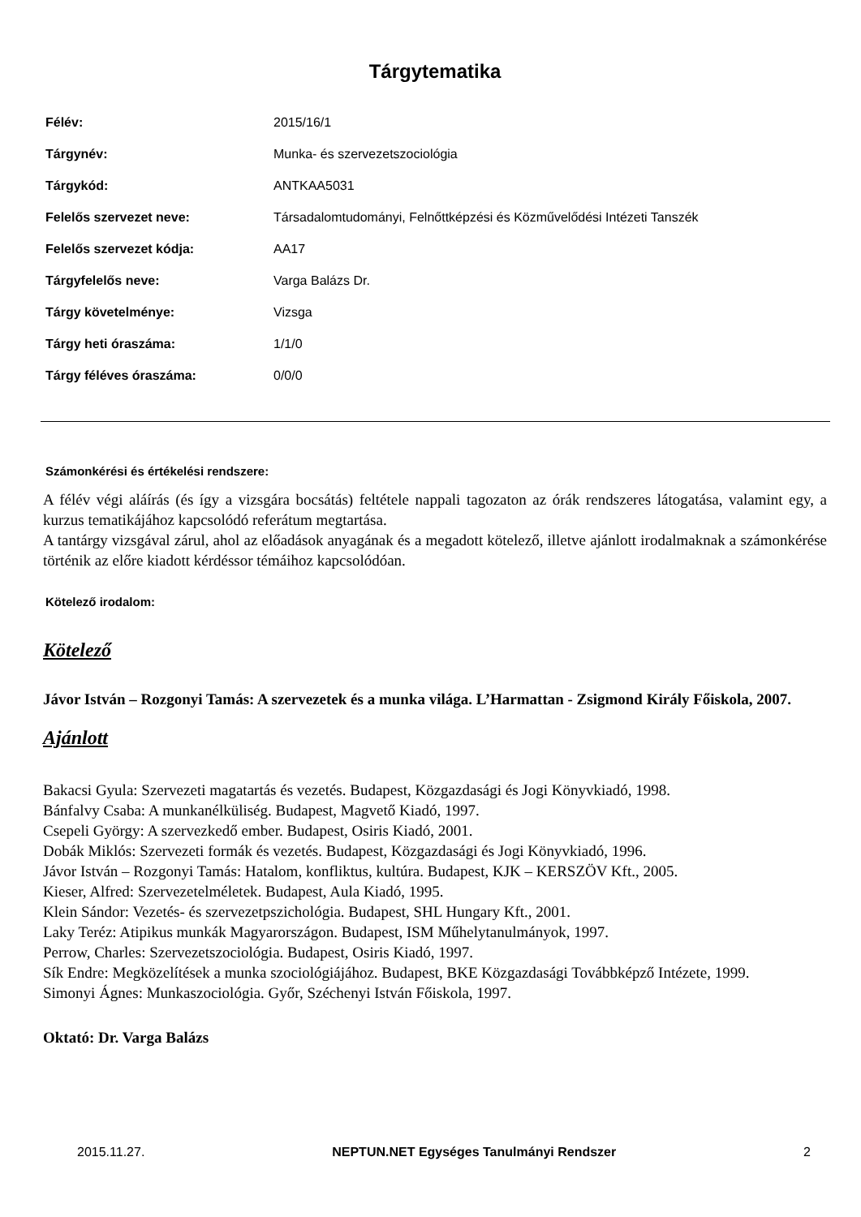Tárgytematika
| Félév: | 2015/16/1 |
| Tárgynév: | Munka- és szervezetszociológia |
| Tárgykód: | ANTKAA5031 |
| Felelős szervezet neve: | Társadalomtudományi, Felnőttképzési és Közművelődési Intézeti Tanszék |
| Felelős szervezet kódja: | AA17 |
| Tárgyfelelős neve: | Varga Balázs Dr. |
| Tárgy követelménye: | Vizsga |
| Tárgy heti óraszáma: | 1/1/0 |
| Tárgy féléves óraszáma: | 0/0/0 |
Számonkérési és értékelési rendszere:
A félév végi aláírás (és így a vizsgára bocsátás) feltétele nappali tagozaton az órák rendszeres látogatása, valamint egy, a kurzus tematikájához kapcsolódó referátum megtartása.
A tantárgy vizsgával zárul, ahol az előadások anyagának és a megadott kötelező, illetve ajánlott irodalmaknak a számonkérése történik az előre kiadott kérdéssor témáihoz kapcsolódóan.
Kötelező irodalom:
Kötelező
Jávor István – Rozgonyi Tamás: A szervezetek és a munka világa. L’Harmattan - Zsigmond Király Főiskola, 2007.
Ajánlott
Bakacsi Gyula: Szervezeti magatartás és vezetés. Budapest, Közgazdasági és Jogi Könyvkiadó, 1998.
Bánfalvy Csaba: A munkanélküliség. Budapest, Magvető Kiadó, 1997.
Csepeli György: A szervezkedő ember. Budapest, Osiris Kiadó, 2001.
Dobák Miklós: Szervezeti formák és vezetés. Budapest, Közgazdasági és Jogi Könyvkiadó, 1996.
Jávor István – Rozgonyi Tamás: Hatalom, konfliktus, kultúra. Budapest, KJK – KERSZÖV Kft., 2005.
Kieser, Alfred: Szervezetelméletek. Budapest, Aula Kiadó, 1995.
Klein Sándor: Vezetés- és szervezetpszichológia. Budapest, SHL Hungary Kft., 2001.
Laky Teréz: Atipikus munkák Magyarországon. Budapest, ISM Műhelytanulmányok, 1997.
Perrow, Charles: Szervezetszociológia. Budapest, Osiris Kiadó, 1997.
Sík Endre: Megközelítések a munka szociológiájához. Budapest, BKE Közgazdasági Továbbképző Intézete, 1999.
Simonyi Ágnes: Munkaszociológia. Győr, Széchenyi István Főiskola, 1997.
Oktató: Dr. Varga Balázs
2015.11.27. NEPTUN.NET Egységes Tanulmányi Rendszer 2